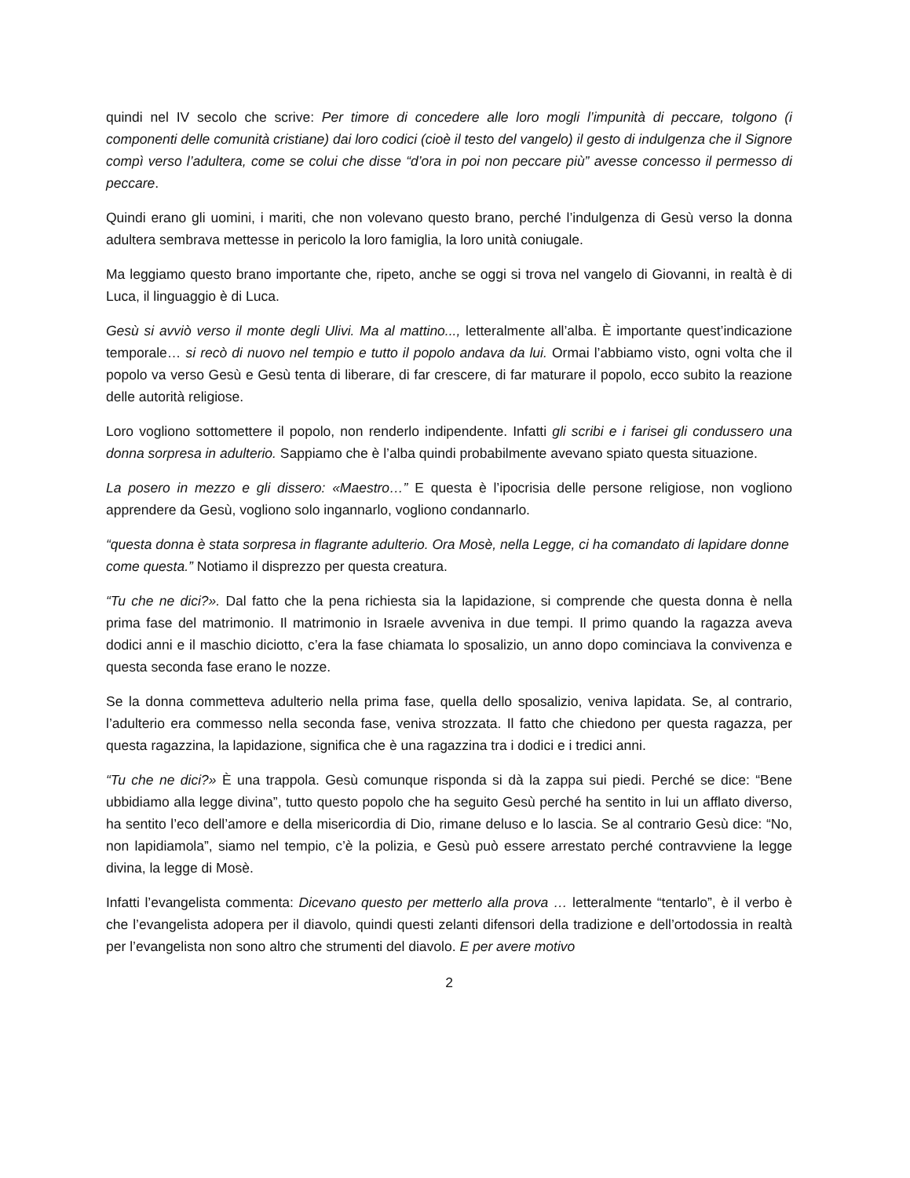quindi nel IV secolo che scrive: Per timore di concedere alle loro mogli l’impunità di peccare, tolgono (i componenti delle comunità cristiane) dai loro codici (cioè il testo del vangelo) il gesto di indulgenza che il Signore compì verso l’adultera, come se colui che disse “d’ora in poi non peccare più” avesse concesso il permesso di peccare.
Quindi erano gli uomini, i mariti, che non volevano questo brano, perché l’indulgenza di Gesù verso la donna adultera sembrava mettesse in pericolo la loro famiglia, la loro unità coniugale.
Ma leggiamo questo brano importante che, ripeto, anche se oggi si trova nel vangelo di Giovanni, in realtà è di Luca, il linguaggio è di Luca.
Gesù si avviò verso il monte degli Ulivi. Ma al mattino..., letteralmente all’alba. È importante quest’indicazione temporale… si recò di nuovo nel tempio e tutto il popolo andava da lui. Ormai l’abbiamo visto, ogni volta che il popolo va verso Gesù e Gesù tenta di liberare, di far crescere, di far maturare il popolo, ecco subito la reazione delle autorità religiose.
Loro vogliono sottomettere il popolo, non renderlo indipendente. Infatti gli scribi e i farisei gli condussero una donna sorpresa in adulterio. Sappiamo che è l’alba quindi probabilmente avevano spiato questa situazione.
La posero in mezzo e gli dissero: «Maestro…” E questa è l’ipocrisia delle persone religiose, non vogliono apprendere da Gesù, vogliono solo ingannarlo, vogliono condannarlo.
“questa donna è stata sorpresa in flagrante adulterio. Ora Mosè, nella Legge, ci ha comandato di lapidare donne come questa.” Notiamo il disprezzo per questa creatura.
“Tu che ne dici?». Dal fatto che la pena richiesta sia la lapidazione, si comprende che questa donna è nella prima fase del matrimonio. Il matrimonio in Israele avveniva in due tempi. Il primo quando la ragazza aveva dodici anni e il maschio diciotto, c’era la fase chiamata lo sposalizio, un anno dopo cominciava la convivenza e questa seconda fase erano le nozze.
Se la donna commetteva adulterio nella prima fase, quella dello sposalizio, veniva lapidata. Se, al contrario, l’adulterio era commesso nella seconda fase, veniva strozzata. Il fatto che chiedono per questa ragazza, per questa ragazzina, la lapidazione, significa che è una ragazzina tra i dodici e i tredici anni.
“Tu che ne dici?» È una trappola. Gesù comunque risponda si dà la zappa sui piedi. Perché se dice: “Bene ubbidiamo alla legge divina”, tutto questo popolo che ha seguito Gesù perché ha sentito in lui un afflato diverso, ha sentito l’eco dell’amore e della misericordia di Dio, rimane deluso e lo lascia. Se al contrario Gesù dice: “No, non lapidiamola”, siamo nel tempio, c’è la polizia, e Gesù può essere arrestato perché contravviene la legge divina, la legge di Mosè.
Infatti l’evangelista commenta: Dicevano questo per metterlo alla prova … letteralmente “tentarlo”, è il verbo è che l’evangelista adopera per il diavolo, quindi questi zelanti difensori della tradizione e dell’ortodossia in realtà per l’evangelista non sono altro che strumenti del diavolo. E per avere motivo
2